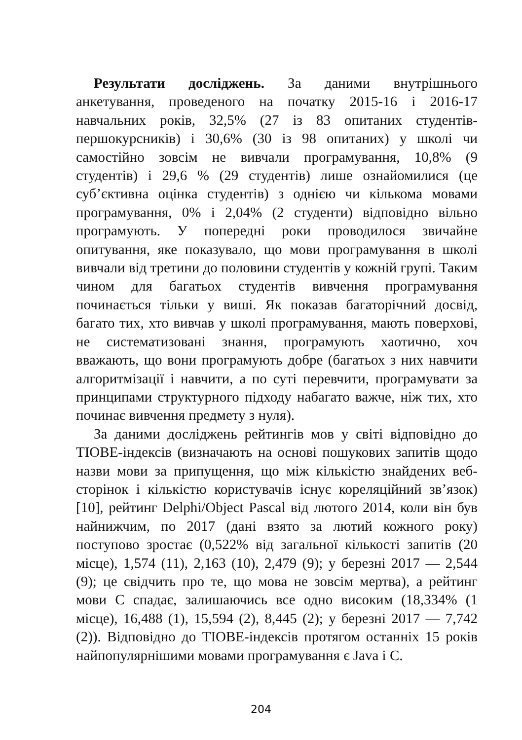Результати досліджень. За даними внутрішнього анкетування, проведеного на початку 2015-16 і 2016-17 навчальних років, 32,5% (27 із 83 опитаних студентів-першокурсників) і 30,6% (30 із 98 опитаних) у школі чи самостійно зовсім не вивчали програмування, 10,8% (9 студентів) і 29,6 % (29 студентів) лише ознайомилися (це суб’єктивна оцінка студентів) з однією чи кількома мовами програмування, 0% і 2,04% (2 студенти) відповідно вільно програмують. У попередні роки проводилося звичайне опитування, яке показувало, що мови програмування в школі вивчали від третини до половини студентів у кожній групі. Таким чином для багатьох студентів вивчення програмування починається тільки у виші. Як показав багаторічний досвід, багато тих, хто вивчав у школі програмування, мають поверхові, не систематизовані знання, програмують хаотично, хоч вважають, що вони програмують добре (багатьох з них навчити алгоритмізації і навчити, а по суті перевчити, програмувати за принципами структурного підходу набагато важче, ніж тих, хто починає вивчення предмету з нуля).
За даними досліджень рейтингів мов у світі відповідно до TIOBE-індексів (визначають на основі пошукових запитів щодо назви мови за припущення, що між кількістю знайдених веб-сторінок і кількістю користувачів існує кореляційний зв’язок) [10], рейтинг Delphi/Object Pascal від лютого 2014, коли він був найнижчим, по 2017 (дані взято за лютий кожного року) поступово зростає (0,522% від загальної кількості запитів (20 місце), 1,574 (11), 2,163 (10), 2,479 (9); у березні 2017 — 2,544 (9); це свідчить про те, що мова не зовсім мертва), а рейтинг мови C спадає, залишаючись все одно високим (18,334% (1 місце), 16,488 (1), 15,594 (2), 8,445 (2); у березні 2017 — 7,742 (2)). Відповідно до TIOBE-індексів протягом останніх 15 років найпопулярнішими мовами програмування є Java і C.
204